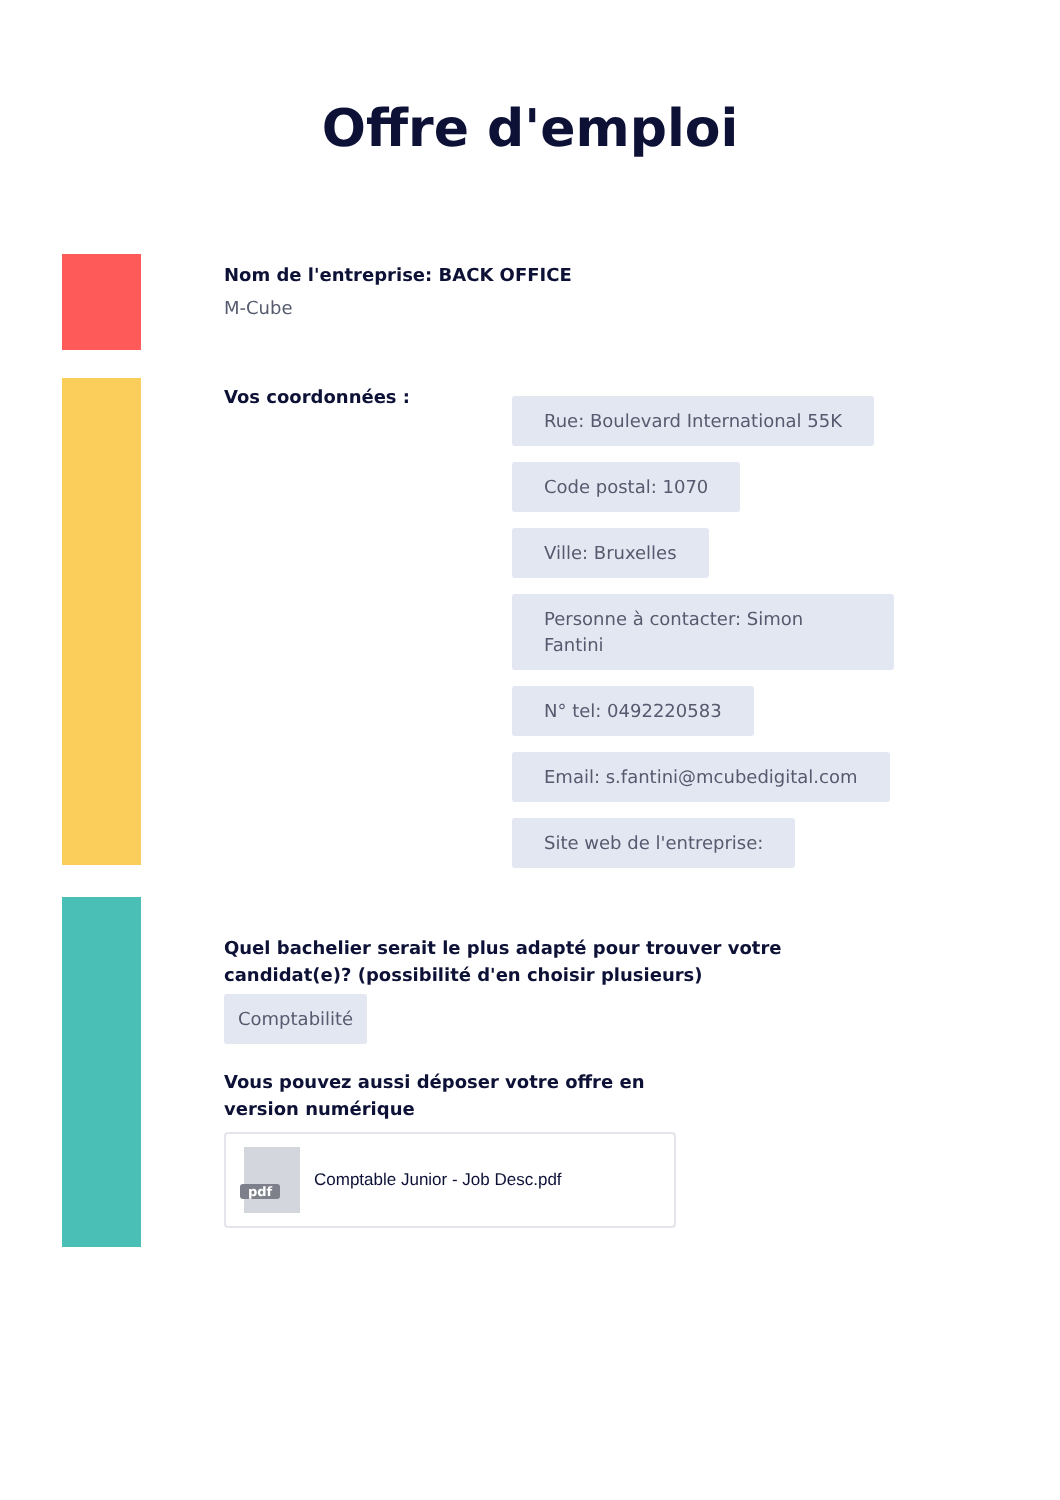Offre d'emploi
Nom de l'entreprise: BACK OFFICE
M-Cube
Vos coordonnées :
Rue: Boulevard International 55K
Code postal: 1070
Ville: Bruxelles
Personne à contacter: Simon Fantini
N° tel: 0492220583
Email: s.fantini@mcubedigital.com
Site web de l'entreprise:
Quel bachelier serait le plus adapté pour trouver votre candidat(e)? (possibilité d'en choisir plusieurs)
Comptabilité
Vous pouvez aussi déposer votre offre en version numérique
pdf
Comptable Junior - Job Desc.pdf